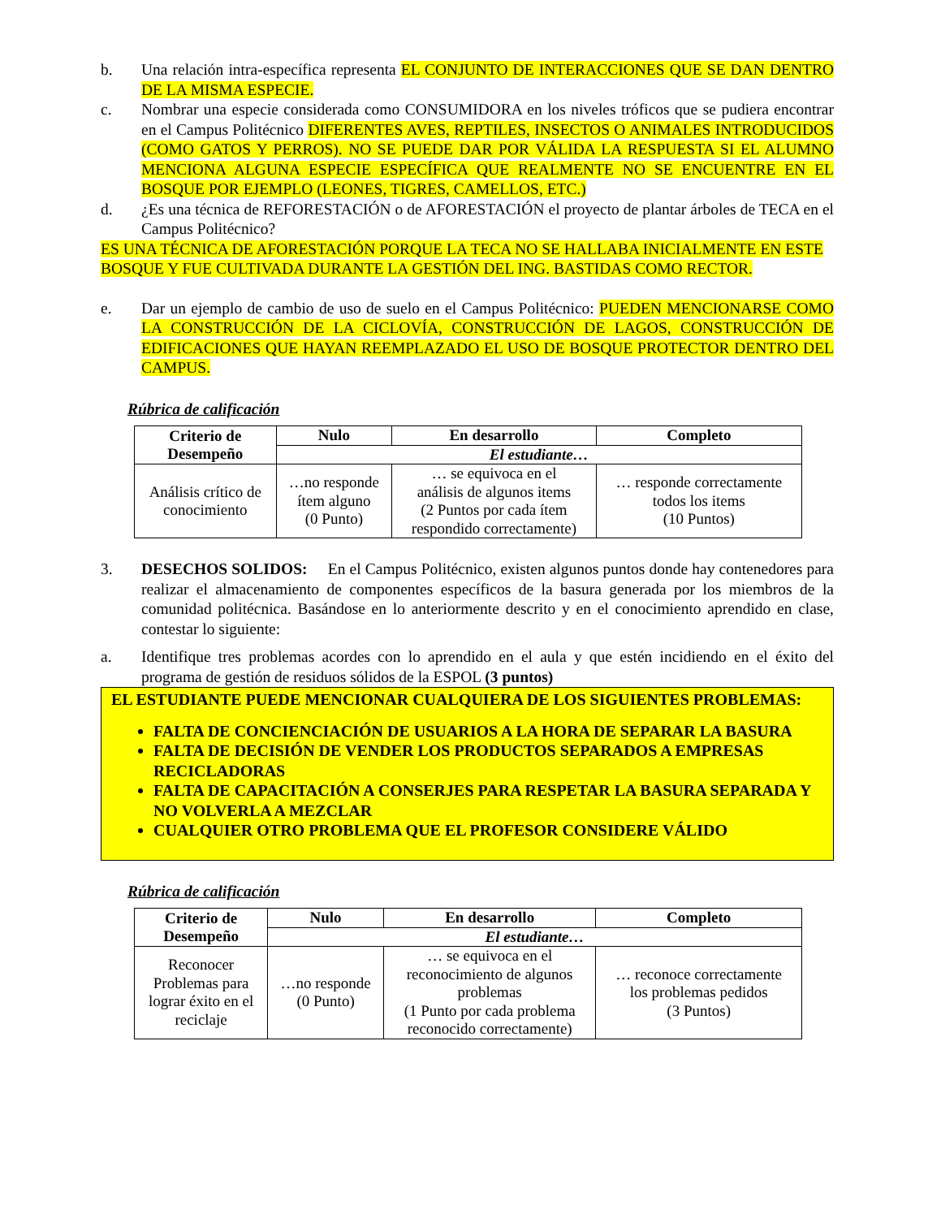b. Una relación intra-específica representa EL CONJUNTO DE INTERACCIONES QUE SE DAN DENTRO DE LA MISMA ESPECIE.
c. Nombrar una especie considerada como CONSUMIDORA en los niveles tróficos que se pudiera encontrar en el Campus Politécnico DIFERENTES AVES, REPTILES, INSECTOS O ANIMALES INTRODUCIDOS (COMO GATOS Y PERROS). NO SE PUEDE DAR POR VÁLIDA LA RESPUESTA SI EL ALUMNO MENCIONA ALGUNA ESPECIE ESPECÍFICA QUE REALMENTE NO SE ENCUENTRE EN EL BOSQUE POR EJEMPLO (LEONES, TIGRES, CAMELLOS, ETC.)
d. ¿Es una técnica de REFORESTACIÓN o de AFORESTACIÓN el proyecto de plantar árboles de TECA en el Campus Politécnico?
ES UNA TÉCNICA DE AFORESTACIÓN PORQUE LA TECA NO SE HALLABA INICIALMENTE EN ESTE BOSQUE Y FUE CULTIVADA DURANTE LA GESTIÓN DEL ING. BASTIDAS COMO RECTOR.
e. Dar un ejemplo de cambio de uso de suelo en el Campus Politécnico: PUEDEN MENCIONARSE COMO LA CONSTRUCCIÓN DE LA CICLOVÍA, CONSTRUCCIÓN DE LAGOS, CONSTRUCCIÓN DE EDIFICACIONES QUE HAYAN REEMPLAZADO EL USO DE BOSQUE PROTECTOR DENTRO DEL CAMPUS.
Rúbrica de calificación
| Criterio de Desempeño | Nulo | En desarrollo | Completo |
| --- | --- | --- | --- |
| | El estudiante… | | |
| Análisis crítico de conocimiento | …no responde ítem alguno (0 Punto) | … se equivoca en el análisis de algunos items (2 Puntos por cada ítem respondido correctamente) | … responde correctamente todos los items (10 Puntos) |
3. DESECHOS SOLIDOS: En el Campus Politécnico, existen algunos puntos donde hay contenedores para realizar el almacenamiento de componentes específicos de la basura generada por los miembros de la comunidad politécnica. Basándose en lo anteriormente descrito y en el conocimiento aprendido en clase, contestar lo siguiente:
a. Identifique tres problemas acordes con lo aprendido en el aula y que estén incidiendo en el éxito del programa de gestión de residuos sólidos de la ESPOL (3 puntos)
EL ESTUDIANTE PUEDE MENCIONAR CUALQUIERA DE LOS SIGUIENTES PROBLEMAS:
FALTA DE CONCIENCIACIÓN DE USUARIOS A LA HORA DE SEPARAR LA BASURA
FALTA DE DECISIÓN DE VENDER LOS PRODUCTOS SEPARADOS A EMPRESAS RECICLADORAS
FALTA DE CAPACITACIÓN A CONSERJES PARA RESPETAR LA BASURA SEPARADA Y NO VOLVERLA A MEZCLAR
CUALQUIER OTRO PROBLEMA QUE EL PROFESOR CONSIDERE VÁLIDO
Rúbrica de calificación
| Criterio de Desempeño | Nulo | En desarrollo | Completo |
| --- | --- | --- | --- |
| | El estudiante… | | |
| Reconocer Problemas para lograr éxito en el reciclaje | …no responde (0 Punto) | … se equivoca en el reconocimiento de algunos problemas (1 Punto por cada problema reconocido correctamente) | … reconoce correctamente los problemas pedidos (3 Puntos) |